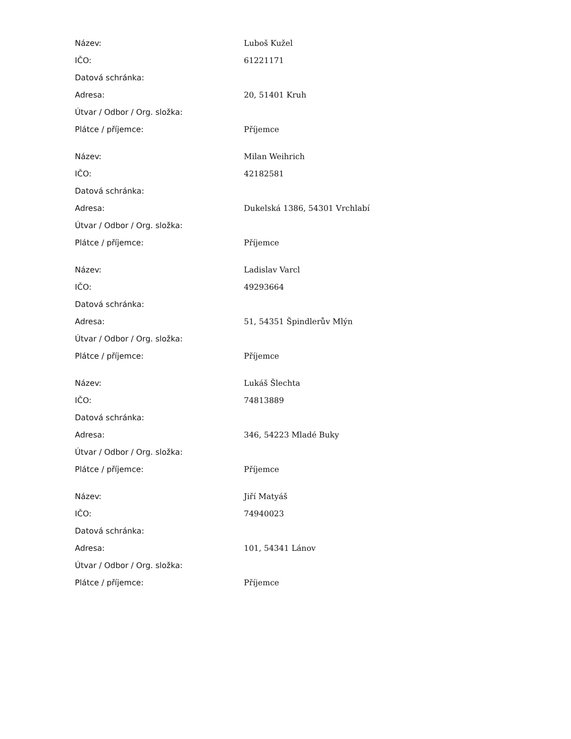| Název: | Luboš Kužel |
| IČO: | 61221171 |
| Datová schránka: | |
| Adresa: | 20, 51401 Kruh |
| Útvar / Odbor / Org. složka: | |
| Plátce / příjemce: | Příjemce |
| Název: | Milan Weihrich |
| IČO: | 42182581 |
| Datová schránka: | |
| Adresa: | Dukelská 1386, 54301 Vrchlabí |
| Útvar / Odbor / Org. složka: | |
| Plátce / příjemce: | Příjemce |
| Název: | Ladislav Varcl |
| IČO: | 49293664 |
| Datová schránka: | |
| Adresa: | 51, 54351 Špindlerův Mlýn |
| Útvar / Odbor / Org. složka: | |
| Plátce / příjemce: | Příjemce |
| Název: | Lukáš Šlechta |
| IČO: | 74813889 |
| Datová schránka: | |
| Adresa: | 346, 54223 Mladé Buky |
| Útvar / Odbor / Org. složka: | |
| Plátce / příjemce: | Příjemce |
| Název: | Jiří Matyáš |
| IČO: | 74940023 |
| Datová schránka: | |
| Adresa: | 101, 54341 Lánov |
| Útvar / Odbor / Org. složka: | |
| Plátce / příjemce: | Příjemce |